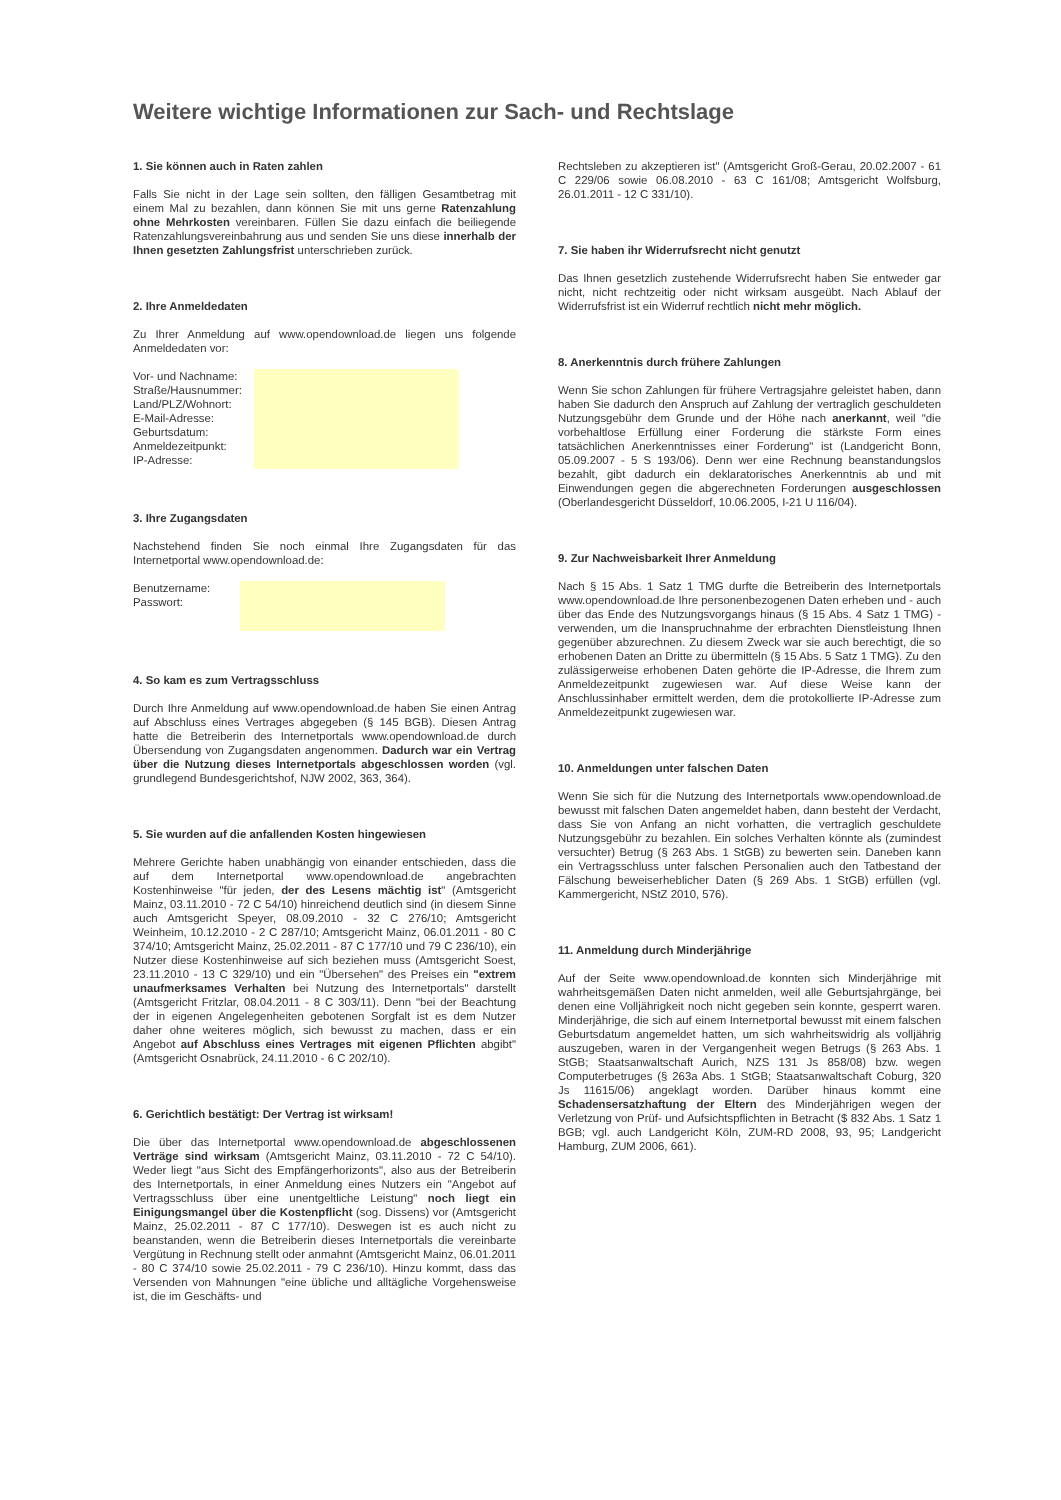Weitere wichtige Informationen zur Sach- und Rechtslage
1. Sie können auch in Raten zahlen
Falls Sie nicht in der Lage sein sollten, den fälligen Gesamtbetrag mit einem Mal zu bezahlen, dann können Sie mit uns gerne Ratenzahlung ohne Mehrkosten vereinbaren. Füllen Sie dazu einfach die beiliegende Ratenzahlungsvereinbahrung aus und senden Sie uns diese innerhalb der Ihnen gesetzten Zahlungsfrist unterschrieben zurück.
2. Ihre Anmeldedaten
Zu Ihrer Anmeldung auf www.opendownload.de liegen uns folgende Anmeldedaten vor:
Vor- und Nachname:
Straße/Hausnummer:
Land/PLZ/Wohnort:
E-Mail-Adresse:
Geburtsdatum:
Anmeldezeitpunkt:
IP-Adresse:
3. Ihre Zugangsdaten
Nachstehend finden Sie noch einmal Ihre Zugangsdaten für das Internetportal www.opendownload.de:
Benutzername:
Passwort:
4. So kam es zum Vertragsschluss
Durch Ihre Anmeldung auf www.opendownload.de haben Sie einen Antrag auf Abschluss eines Vertrages abgegeben (§ 145 BGB). Diesen Antrag hatte die Betreiberin des Internetportals www.opendownload.de durch Übersendung von Zugangsdaten angenommen. Dadurch war ein Vertrag über die Nutzung dieses Internetportals abgeschlossen worden (vgl. grundlegend Bundesgerichtshof, NJW 2002, 363, 364).
5. Sie wurden auf die anfallenden Kosten hingewiesen
Mehrere Gerichte haben unabhängig von einander entschieden, dass die auf dem Internetportal www.opendownload.de angebrachten Kostenhinweise "für jeden, der des Lesens mächtig ist" (Amtsgericht Mainz, 03.11.2010 - 72 C 54/10) hinreichend deutlich sind (in diesem Sinne auch Amtsgericht Speyer, 08.09.2010 - 32 C 276/10; Amtsgericht Weinheim, 10.12.2010 - 2 C 287/10; Amtsgericht Mainz, 06.01.2011 - 80 C 374/10; Amtsgericht Mainz, 25.02.2011 - 87 C 177/10 und 79 C 236/10), ein Nutzer diese Kostenhinweise auf sich beziehen muss (Amtsgericht Soest, 23.11.2010 - 13 C 329/10) und ein "Übersehen" des Preises ein "extrem unaufmerksames Verhalten bei Nutzung des Internetportals" darstellt (Amtsgericht Fritzlar, 08.04.2011 - 8 C 303/11). Denn "bei der Beachtung der in eigenen Angelegenheiten gebotenen Sorgfalt ist es dem Nutzer daher ohne weiteres möglich, sich bewusst zu machen, dass er ein Angebot auf Abschluss eines Vertrages mit eigenen Pflichten abgibt" (Amtsgericht Osnabrück, 24.11.2010 - 6 C 202/10).
6. Gerichtlich bestätigt: Der Vertrag ist wirksam!
Die über das Internetportal www.opendownload.de abgeschlossenen Verträge sind wirksam (Amtsgericht Mainz, 03.11.2010 - 72 C 54/10). Weder liegt "aus Sicht des Empfängerhorizonts", also aus der Betreiberin des Internetportals, in einer Anmeldung eines Nutzers ein "Angebot auf Vertragsschluss über eine unentgeltliche Leistung" noch liegt ein Einigungsmangel über die Kostenpflicht (sog. Dissens) vor (Amtsgericht Mainz, 25.02.2011 - 87 C 177/10). Deswegen ist es auch nicht zu beanstanden, wenn die Betreiberin dieses Internetportals die vereinbarte Vergütung in Rechnung stellt oder anmahnt (Amtsgericht Mainz, 06.01.2011 - 80 C 374/10 sowie 25.02.2011 - 79 C 236/10). Hinzu kommt, dass das Versenden von Mahnungen "eine übliche und alltägliche Vorgehensweise ist, die im Geschäfts- und
Rechtsleben zu akzeptieren ist" (Amtsgericht Groß-Gerau, 20.02.2007 - 61 C 229/06 sowie 06.08.2010 - 63 C 161/08; Amtsgericht Wolfsburg, 26.01.2011 - 12 C 331/10).
7. Sie haben ihr Widerrufsrecht nicht genutzt
Das Ihnen gesetzlich zustehende Widerrufsrecht haben Sie entweder gar nicht, nicht rechtzeitig oder nicht wirksam ausgeübt. Nach Ablauf der Widerrufsfrist ist ein Widerruf rechtlich nicht mehr möglich.
8. Anerkenntnis durch frühere Zahlungen
Wenn Sie schon Zahlungen für frühere Vertragsjahre geleistet haben, dann haben Sie dadurch den Anspruch auf Zahlung der vertraglich geschuldeten Nutzungsgebühr dem Grunde und der Höhe nach anerkannt, weil "die vorbehaltlose Erfüllung einer Forderung die stärkste Form eines tatsächlichen Anerkenntnisses einer Forderung" ist (Landgericht Bonn, 05.09.2007 - 5 S 193/06). Denn wer eine Rechnung beanstandungslos bezahlt, gibt dadurch ein deklaratorisches Anerkenntnis ab und mit Einwendungen gegen die abgerechneten Forderungen ausgeschlossen (Oberlandesgericht Düsseldorf, 10.06.2005, I-21 U 116/04).
9. Zur Nachweisbarkeit Ihrer Anmeldung
Nach § 15 Abs. 1 Satz 1 TMG durfte die Betreiberin des Internetportals www.opendownload.de Ihre personenbezogenen Daten erheben und - auch über das Ende des Nutzungsvorgangs hinaus (§ 15 Abs. 4 Satz 1 TMG) - verwenden, um die Inanspruchnahme der erbrachten Dienstleistung Ihnen gegenüber abzurechnen. Zu diesem Zweck war sie auch berechtigt, die so erhobenen Daten an Dritte zu übermitteln (§ 15 Abs. 5 Satz 1 TMG). Zu den zulässigerweise erhobenen Daten gehörte die IP-Adresse, die Ihrem zum Anmeldezeitpunkt zugewiesen war. Auf diese Weise kann der Anschlussinhaber ermittelt werden, dem die protokollierte IP-Adresse zum Anmeldezeitpunkt zugewiesen war.
10. Anmeldungen unter falschen Daten
Wenn Sie sich für die Nutzung des Internetportals www.opendownload.de bewusst mit falschen Daten angemeldet haben, dann besteht der Verdacht, dass Sie von Anfang an nicht vorhatten, die vertraglich geschuldete Nutzungsgebühr zu bezahlen. Ein solches Verhalten könnte als (zumindest versuchter) Betrug (§ 263 Abs. 1 StGB) zu bewerten sein. Daneben kann ein Vertragsschluss unter falschen Personalien auch den Tatbestand der Fälschung beweiserheblicher Daten (§ 269 Abs. 1 StGB) erfüllen (vgl. Kammergericht, NStZ 2010, 576).
11. Anmeldung durch Minderjährige
Auf der Seite www.opendownload.de konnten sich Minderjährige mit wahrheitsgemäßen Daten nicht anmelden, weil alle Geburtsjahrgänge, bei denen eine Volljährigkeit noch nicht gegeben sein konnte, gesperrt waren. Minderjährige, die sich auf einem Internetportal bewusst mit einem falschen Geburtsdatum angemeldet hatten, um sich wahrheitswidrig als volljährig auszugeben, waren in der Vergangenheit wegen Betrugs (§ 263 Abs. 1 StGB; Staatsanwaltschaft Aurich, NZS 131 Js 858/08) bzw. wegen Computerbetruges (§ 263a Abs. 1 StGB; Staatsanwaltschaft Coburg, 320 Js 11615/06) angeklagt worden. Darüber hinaus kommt eine Schadensersatzhaftung der Eltern des Minderjährigen wegen der Verletzung von Prüf- und Aufsichtspflichten in Betracht ($ 832 Abs. 1 Satz 1 BGB; vgl. auch Landgericht Köln, ZUM-RD 2008, 93, 95; Landgericht Hamburg, ZUM 2006, 661).